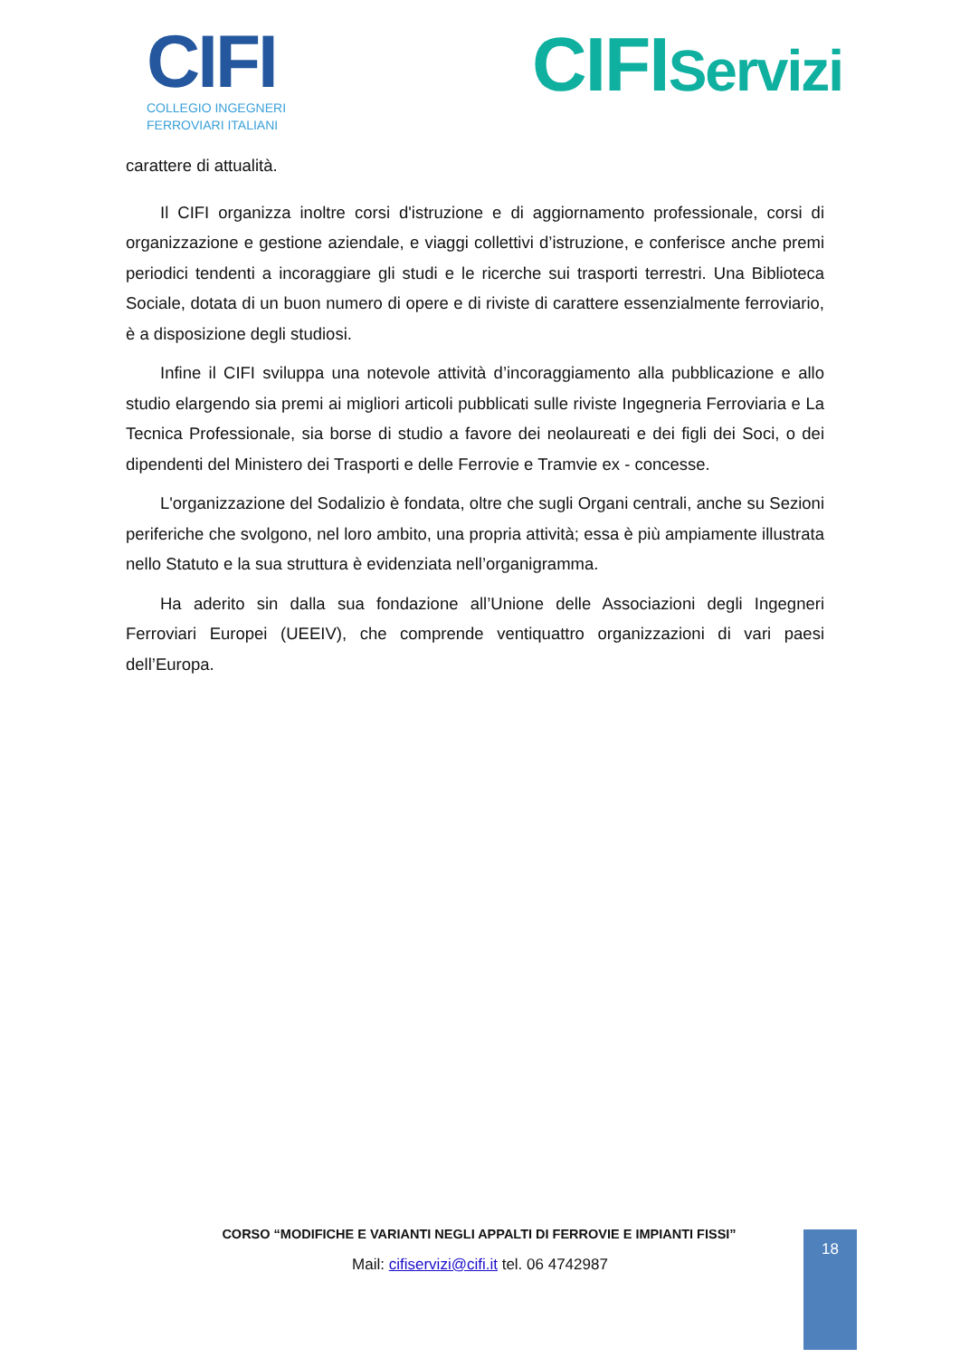CIFI
COLLEGIO INGEGNERI
FERROVIARI ITALIANI
CIFIServizi
carattere di attualità.
Il CIFI organizza inoltre corsi d'istruzione e di aggiornamento professionale, corsi di organizzazione e gestione aziendale, e viaggi collettivi d’istruzione, e conferisce anche premi periodici tendenti a incoraggiare gli studi e le ricerche sui trasporti terrestri. Una Biblioteca Sociale, dotata di un buon numero di opere e di riviste di carattere essenzialmente ferroviario, è a disposizione degli studiosi.
Infine il CIFI sviluppa una notevole attività d’incoraggiamento alla pubblicazione e allo studio elargendo sia premi ai migliori articoli pubblicati sulle riviste Ingegneria Ferroviaria e La Tecnica Professionale, sia borse di studio a favore dei neolaureati e dei figli dei Soci, o dei dipendenti del Ministero dei Trasporti e delle Ferrovie e Tramvie ex - concesse.
L'organizzazione del Sodalizio è fondata, oltre che sugli Organi centrali, anche su Sezioni periferiche che svolgono, nel loro ambito, una propria attività; essa è più ampiamente illustrata nello Statuto e la sua struttura è evidenziata nell’organigramma.
Ha aderito sin dalla sua fondazione all’Unione delle Associazioni degli Ingegneri Ferroviari Europei (UEEIV), che comprende ventiquattro organizzazioni di vari paesi dell’Europa.
CORSO “MODIFICHE E VARIANTI NEGLI APPALTI DI FERROVIE E IMPIANTI FISSI”
Mail: cifiservizi@cifi.it tel. 06 4742987
18